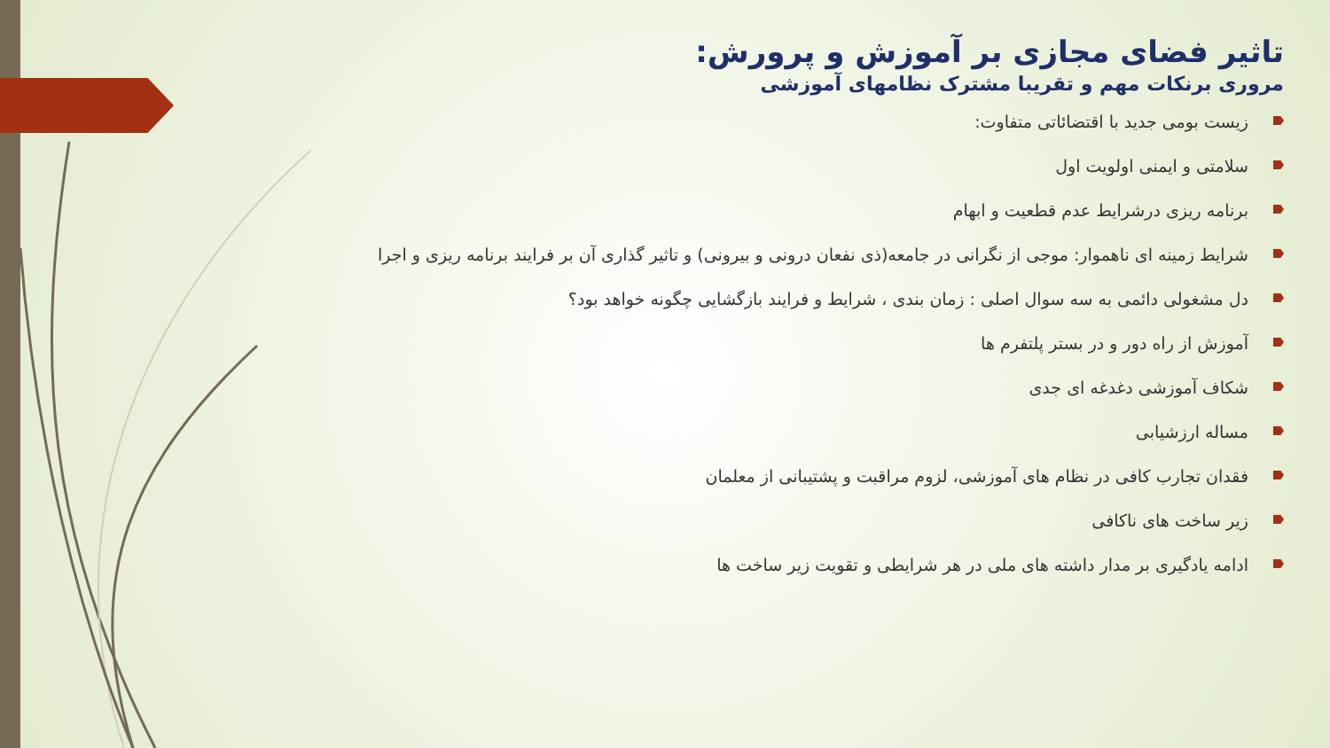تاثیر فضای مجازی بر آموزش و پرورش:
مروری برنکات مهم و تقریبا مشترک نظامهای آموزشی
زیست بومی جدید با اقتضائاتی متفاوت:
سلامتی و ایمنی اولویت اول
برنامه ریزی درشرایط عدم قطعیت و ابهام
شرایط زمینه ای ناهموار: موجی از نگرانی در جامعه(ذی نفعان درونی و بیرونی) و تاثیر گذاری آن بر فرایند برنامه ریزی و اجرا
دل مشغولی دائمی به سه سوال اصلی : زمان بندی ، شرایط و فرایند بازگشایی چگونه خواهد بود؟
آموزش از راه دور و در بستر پلتفرم ها
شکاف آموزشی دغدغه ای جدی
مساله ارزشیابی
فقدان تجارب کافی در نظام های آموزشی، لزوم مراقبت و پشتیبانی از معلمان
زیر ساخت های ناکافی
ادامه یادگیری بر مدار داشته های ملی در هر شرایطی و تقویت زیر ساخت ها